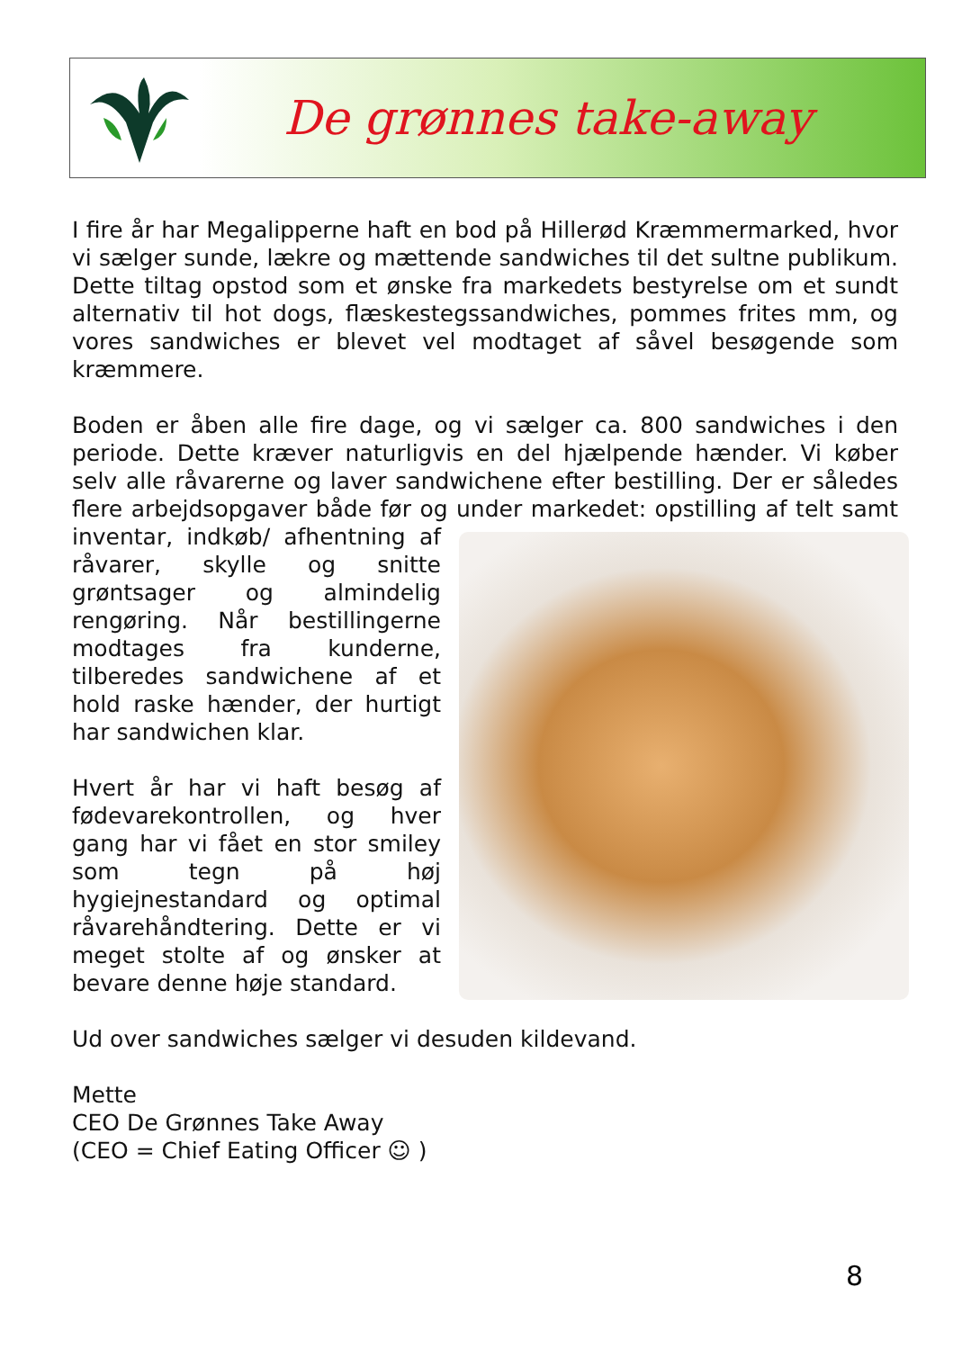De grønnes take-away
I fire år har Megalipperne haft en bod på Hillerød Kræmmermarked, hvor vi sælger sunde, lækre og mættende sandwiches til det sultne publikum. Dette tiltag opstod som et ønske fra markedets bestyrelse om et sundt alternativ til hot dogs, flæskestegssandwiches, pommes frites mm, og vores sandwiches er blevet vel modtaget af såvel besøgende som kræmmere.
Boden er åben alle fire dage, og vi sælger ca. 800 sandwiches i den periode. Dette kræver naturligvis en del hjælpende hænder. Vi køber selv alle råvarerne og laver sandwichene efter bestilling. Der er således flere arbejdsopgaver både før og under markedet: opstilling af telt samt inventar, indkøb/ afhentning af råvarer, skylle og snitte grøntsager og almindelig rengøring. Når bestillingerne modtages fra kunderne, tilberedes sandwichene af et hold raske hænder, der hurtigt har sandwichen klar.
Hvert år har vi haft besøg af fødevarekontrollen, og hver gang har vi fået en stor smiley som tegn på høj hygiejnestandard og optimal råvarehåndtering. Dette er vi meget stolte af og ønsker at bevare denne høje standard.
Ud over sandwiches sælger vi desuden kildevand.
Mette
CEO De Grønnes Take Away
(CEO = Chief Eating Officer ☺ )
8